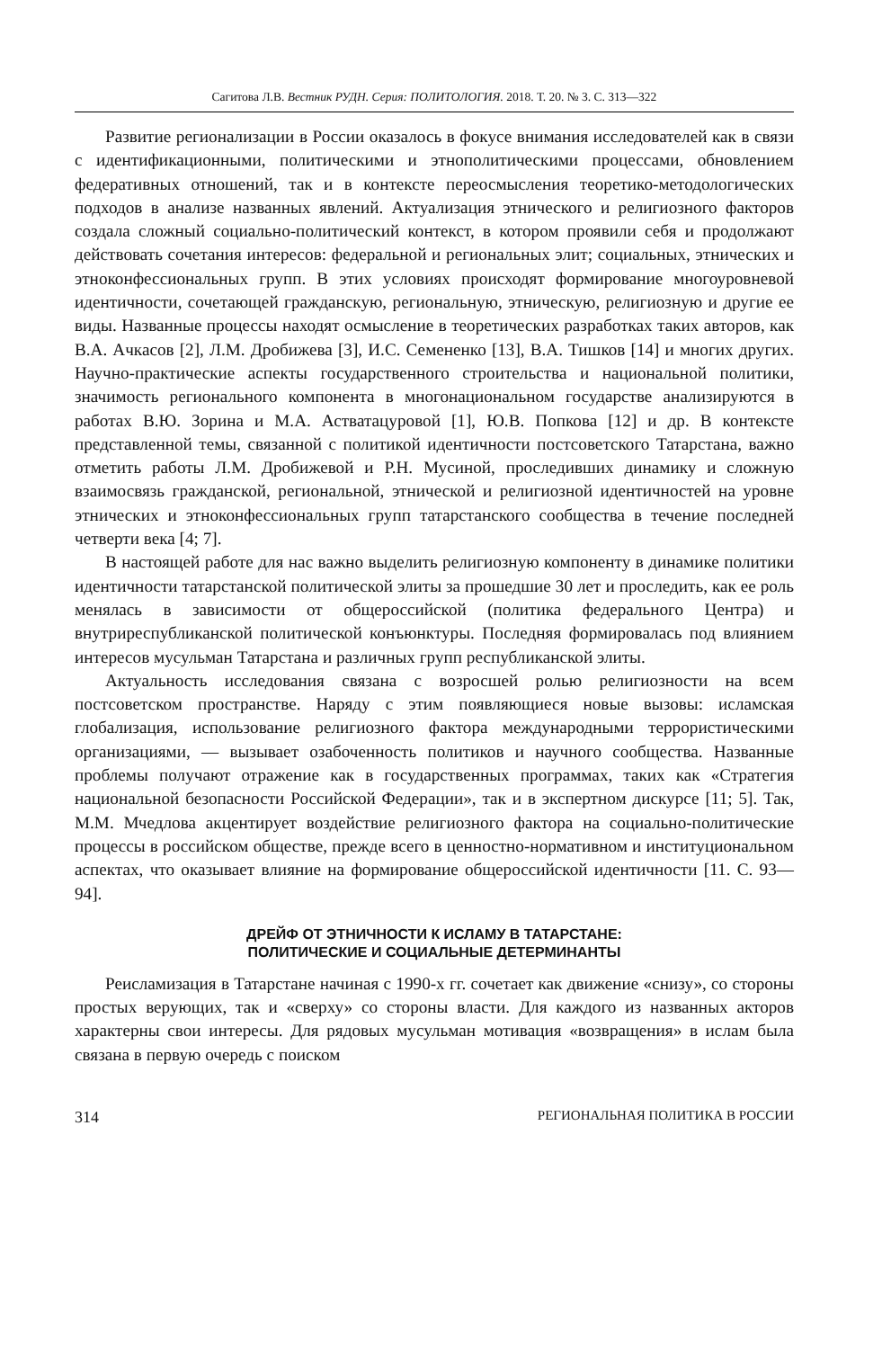Сагитова Л.В. Вестник РУДН. Серия: ПОЛИТОЛОГИЯ. 2018. Т. 20. № 3. С. 313—322
Развитие регионализации в России оказалось в фокусе внимания исследователей как в связи с идентификационными, политическими и этнополитическими процессами, обновлением федеративных отношений, так и в контексте переосмысления теоретико-методологических подходов в анализе названных явлений. Актуализация этнического и религиозного факторов создала сложный социально-политический контекст, в котором проявили себя и продолжают действовать сочетания интересов: федеральной и региональных элит; социальных, этнических и этноконфессиональных групп. В этих условиях происходят формирование многоуровневой идентичности, сочетающей гражданскую, региональную, этническую, религиозную и другие ее виды. Названные процессы находят осмысление в теоретических разработках таких авторов, как В.А. Ачкасов [2], Л.М. Дробижева [3], И.С. Семененко [13], В.А. Тишков [14] и многих других. Научно-практические аспекты государственного строительства и национальной политики, значимость регионального компонента в многонациональном государстве анализируются в работах В.Ю. Зорина и М.А. Астватацуровой [1], Ю.В. Попкова [12] и др. В контексте представленной темы, связанной с политикой идентичности постсоветского Татарстана, важно отметить работы Л.М. Дробижевой и Р.Н. Мусиной, проследивших динамику и сложную взаимосвязь гражданской, региональной, этнической и религиозной идентичностей на уровне этнических и этноконфессиональных групп татарстанского сообщества в течение последней четверти века [4; 7].
В настоящей работе для нас важно выделить религиозную компоненту в динамике политики идентичности татарстанской политической элиты за прошедшие 30 лет и проследить, как ее роль менялась в зависимости от общероссийской (политика федерального Центра) и внутриреспубликанской политической конъюнктуры. Последняя формировалась под влиянием интересов мусульман Татарстана и различных групп республиканской элиты.
Актуальность исследования связана с возросшей ролью религиозности на всем постсоветском пространстве. Наряду с этим появляющиеся новые вызовы: исламская глобализация, использование религиозного фактора международными террористическими организациями, — вызывает озабоченность политиков и научного сообщества. Названные проблемы получают отражение как в государственных программах, таких как «Стратегия национальной безопасности Российской Федерации», так и в экспертном дискурсе [11; 5]. Так, М.М. Мчедлова акцентирует воздействие религиозного фактора на социально-политические процессы в российском обществе, прежде всего в ценностно-нормативном и институциональном аспектах, что оказывает влияние на формирование общероссийской идентичности [11. С. 93—94].
ДРЕЙФ ОТ ЭТНИЧНОСТИ К ИСЛАМУ В ТАТАРСТАНЕ:
ПОЛИТИЧЕСКИЕ И СОЦИАЛЬНЫЕ ДЕТЕРМИНАНТЫ
Реисламизация в Татарстане начиная с 1990-х гг. сочетает как движение «снизу», со стороны простых верующих, так и «сверху» со стороны власти. Для каждого из названных акторов характерны свои интересы. Для рядовых мусульман мотивация «возвращения» в ислам была связана в первую очередь с поиском
314 РЕГИОНАЛЬНАЯ ПОЛИТИКА В РОССИИ